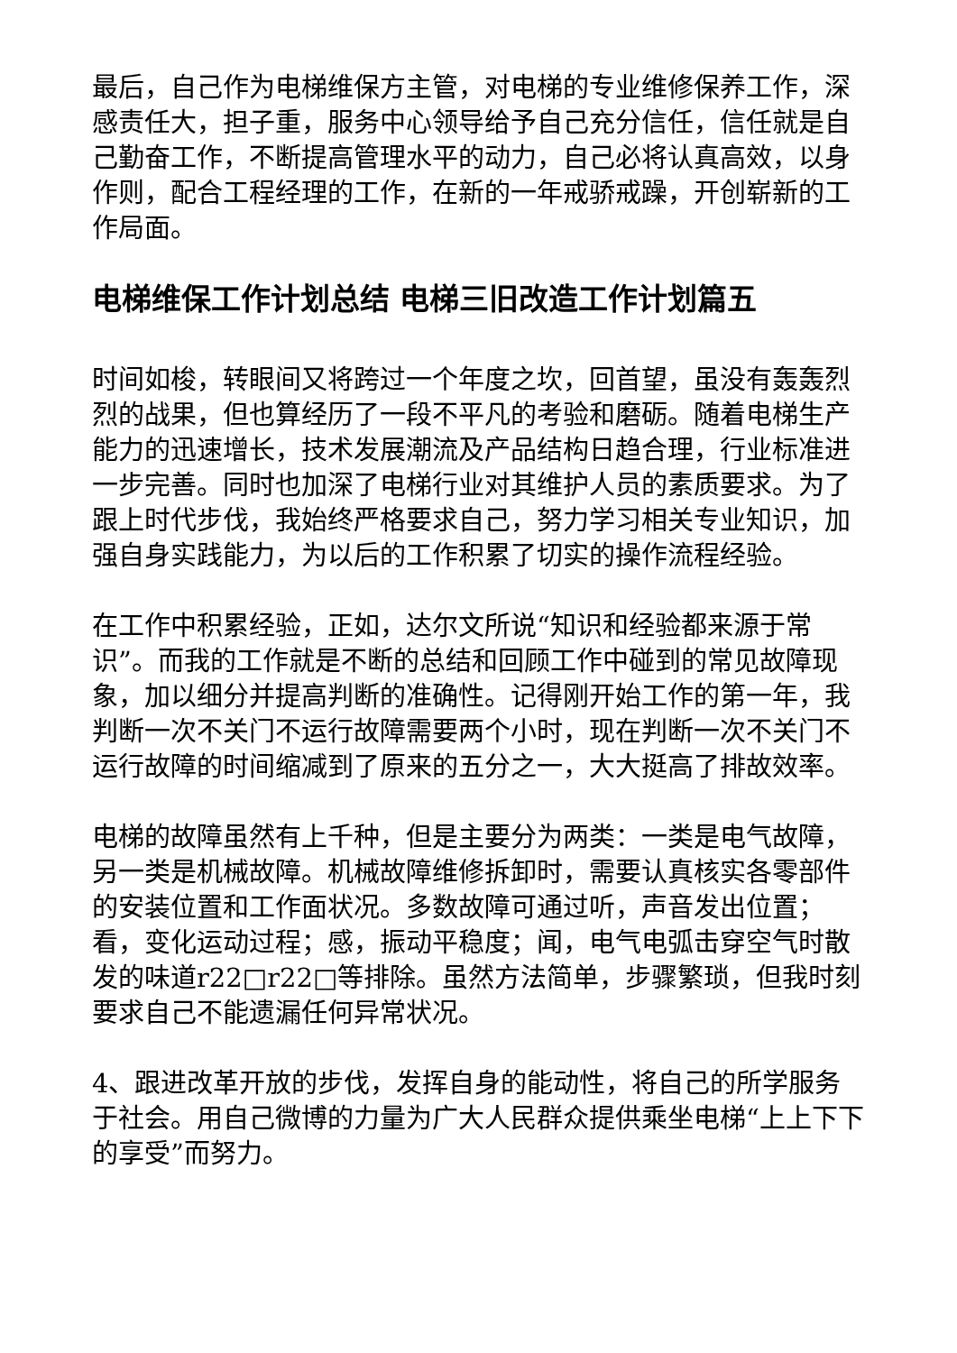最后，自己作为电梯维保方主管，对电梯的专业维修保养工作，深感责任大，担子重，服务中心领导给予自己充分信任，信任就是自己勤奋工作，不断提高管理水平的动力，自己必将认真高效，以身作则，配合工程经理的工作，在新的一年戒骄戒躁，开创崭新的工作局面。
电梯维保工作计划总结 电梯三旧改造工作计划篇五
时间如梭，转眼间又将跨过一个年度之坎，回首望，虽没有轰轰烈烈的战果，但也算经历了一段不平凡的考验和磨砺。随着电梯生产能力的迅速增长，技术发展潮流及产品结构日趋合理，行业标准进一步完善。同时也加深了电梯行业对其维护人员的素质要求。为了跟上时代步伐，我始终严格要求自己，努力学习相关专业知识，加强自身实践能力，为以后的工作积累了切实的操作流程经验。
在工作中积累经验，正如，达尔文所说“知识和经验都来源于常识”。而我的工作就是不断的总结和回顾工作中碰到的常见故障现象，加以细分并提高判断的准确性。记得刚开始工作的第一年，我判断一次不关门不运行故障需要两个小时，现在判断一次不关门不运行故障的时间缩减到了原来的五分之一，大大挺高了排故效率。
电梯的故障虽然有上千种，但是主要分为两类：一类是电气故障，另一类是机械故障。机械故障维修拆卸时，需要认真核实各零部件的安装位置和工作面状况。多数故障可通过听，声音发出位置；看，变化运动过程；感，振动平稳度；闻，电气电弧击穿空气时散发的味道r22□r22□等排除。虽然方法简单，步骤繁琐，但我时刻要求自己不能遗漏任何异常状况。
4、跟进改革开放的步伐，发挥自身的能动性，将自己的所学服务于社会。用自己微博的力量为广大人民群众提供乘坐电梯“上上下下的享受”而努力。